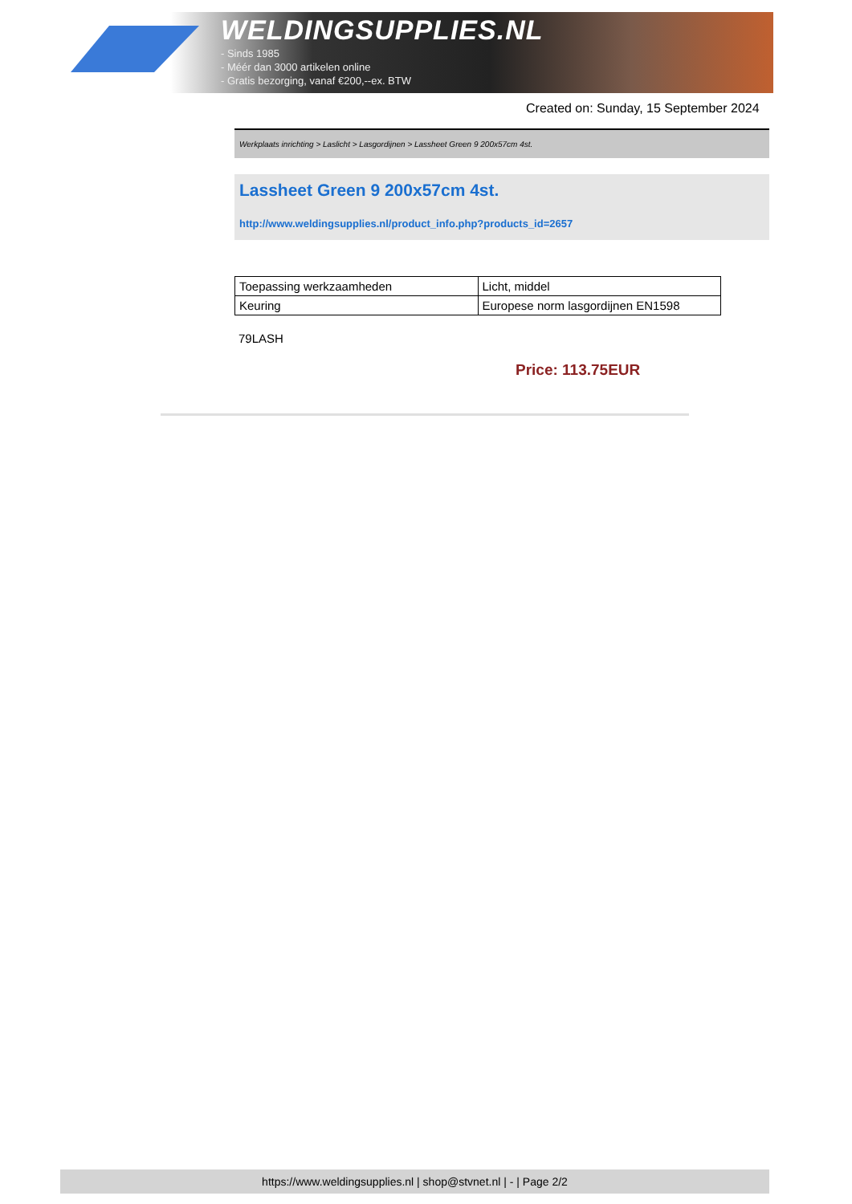WELDINGSUPPLIES.NL
- Sinds 1985
- Méér dan 3000 artikelen online
- Gratis bezorging, vanaf €200,--ex. BTW
Created on: Sunday, 15 September 2024
Werkplaats inrichting > Laslicht > Lasgordijnen > Lassheet Green 9 200x57cm 4st.
Lassheet Green 9 200x57cm 4st.
http://www.weldingsupplies.nl/product_info.php?products_id=2657
| Toepassing werkzaamheden | Licht, middel |
| Keuring | Europese norm lasgordijnen EN1598 |
79LASH
Price: 113.75EUR
https://www.weldingsupplies.nl | shop@stvnet.nl | - | Page 2/2